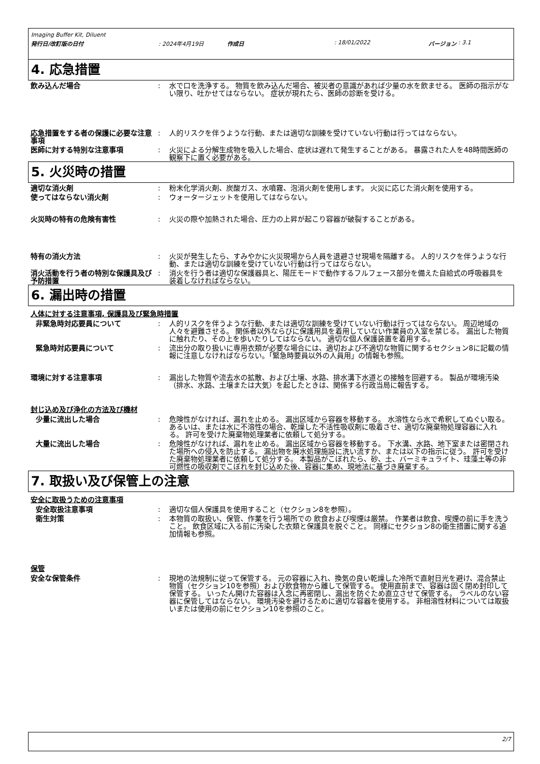Imaging Buffer Kit, Diluent
発行日/改訂版の日付: 2024年4月19日 作成日: 18/01/2022 バージョン : 3.1
4. 応急措置
飲み込んだ場合 : 水で口を洗浄する。 物質を飲み込んだ場合、被災者の意識があれば少量の水を飲ませる。 医師の指示がない限り、吐かせてはならない。 症状が現れたら、医師の診断を受ける。
応急措置をする者の保護に必要な注意事項
: 人的リスクを伴うような行動、または適切な訓練を受けていない行動は行ってはならない。
医師に対する特別な注意事項 : 火災による分解生成物を吸入した場合、症状は遅れて発生することがある。 暴露された人を48時間医師の観察下に置く必要がある。
5. 火災時の措置
適切な消火剤 : 粉末化学消火剤、炭酸ガス、水噴霧、泡消火剤を使用します。 火災に応じた消火剤を使用する。
使ってはならない消火剤 : ウォータージェットを使用してはならない。
火災時の特有の危険有害性 : 火災の際や加熱された場合、圧力の上昇が起こり容器が破裂することがある。
特有の消火方法 : 火災が発生したら、すみやかに火災現場から人員を退避させ現場を隔離する。 人的リスクを伴うような行動、または適切な訓練を受けていない行動は行ってはならない。
消火活動を行う者の特別な保護具及び予防措置
: 消火を行う者は適切な保護器具と、陽圧モードで動作するフルフェース部分を備えた自給式の呼吸器具を装着しなければならない。
6. 漏出時の措置
人体に対する注意事項, 保護具及び緊急時措置
非緊急時対応要員について : 人的リスクを伴うような行動、または適切な訓練を受けていない行動は行ってはならない。 周辺地域の人々を避難させる。 関係者以外ならびに保護用具を着用していない作業員の入室を禁じる。 漏出した物質に触れたり、その上を歩いたりしてはならない。 適切な個人保護装置を着用する。
緊急時対応要員について : 流出分の取り扱いに専用衣類が必要な場合には、適切および不適切な物質に関するセクション8に記載の情報に注意しなければならない。「緊急時要員以外の人員用」の情報も参照。
環境に対する注意事項 : 漏出した物質や流去水の拡散、および土壌、水路、排水溝下水道との接触を回避する。 製品が環境汚染（排水、水路、土壌または大気）を起したときは、関係する行政当局に報告する。
封じ込め及び浄化の方法及び機材
少量に流出した場合 : 危険性がなければ、漏れを止める。 漏出区域から容器を移動する。 水溶性なら水で希釈してぬぐい取る。 あるいは、または水に不溶性の場合、乾燥した不活性吸収剤に吸着させ、適切な廃棄物処理容器に入れる。 許可を受けた廃棄物処理業者に依頼して処分する。
大量に流出した場合 : 危険性がなければ、漏れを止める。 漏出区域から容器を移動する。 下水溝、水路、地下室または密閉された場所への侵入を防止する。 漏出物を廃水処理施設に洗い流すか、または以下の指示に従う。 許可を受けた廃棄物処理業者に依頼して処分する。 本製品がこぼれたら、砂、土、バーミキュライト、珪藻土等の非可燃性の吸収剤でこぼれを封じ込めた後、容器に集め、現地法に基づき廃棄する。
7. 取扱い及び保管上の注意
安全に取扱うための注意事項
安全取扱注意事項 : 適切な個人保護具を使用すること（セクション8を参照）。
衛生対策 : 本物質の取扱い、保管、作業を行う場所での 飲食および喫煙は厳禁。 作業者は飲食、喫煙の前に手を洗うこと。 飲食区域に入る前に汚染した衣類と保護具を脱ぐこと。 同様にセクション8の衛生措置に関する追加情報も参照。
保管
安全な保管条件 : 現地の法規制に従って保管する。 元の容器に入れ、換気の良い乾燥した冷所で直射日光を避け、混合禁止物質（セクション10を参照）および飲食物から離して保管する。 使用直前まで、容器は固く閉め封印して保管する。 いったん開けた容器は入念に再密閉し、漏出を防ぐため直立させて保管する。 ラベルのない容器に保管してはならない。 環境汚染を避けるために適切な容器を使用する。 非相溶性材料については取扱いまたは使用の前にセクション10を参照のこと。
2/7